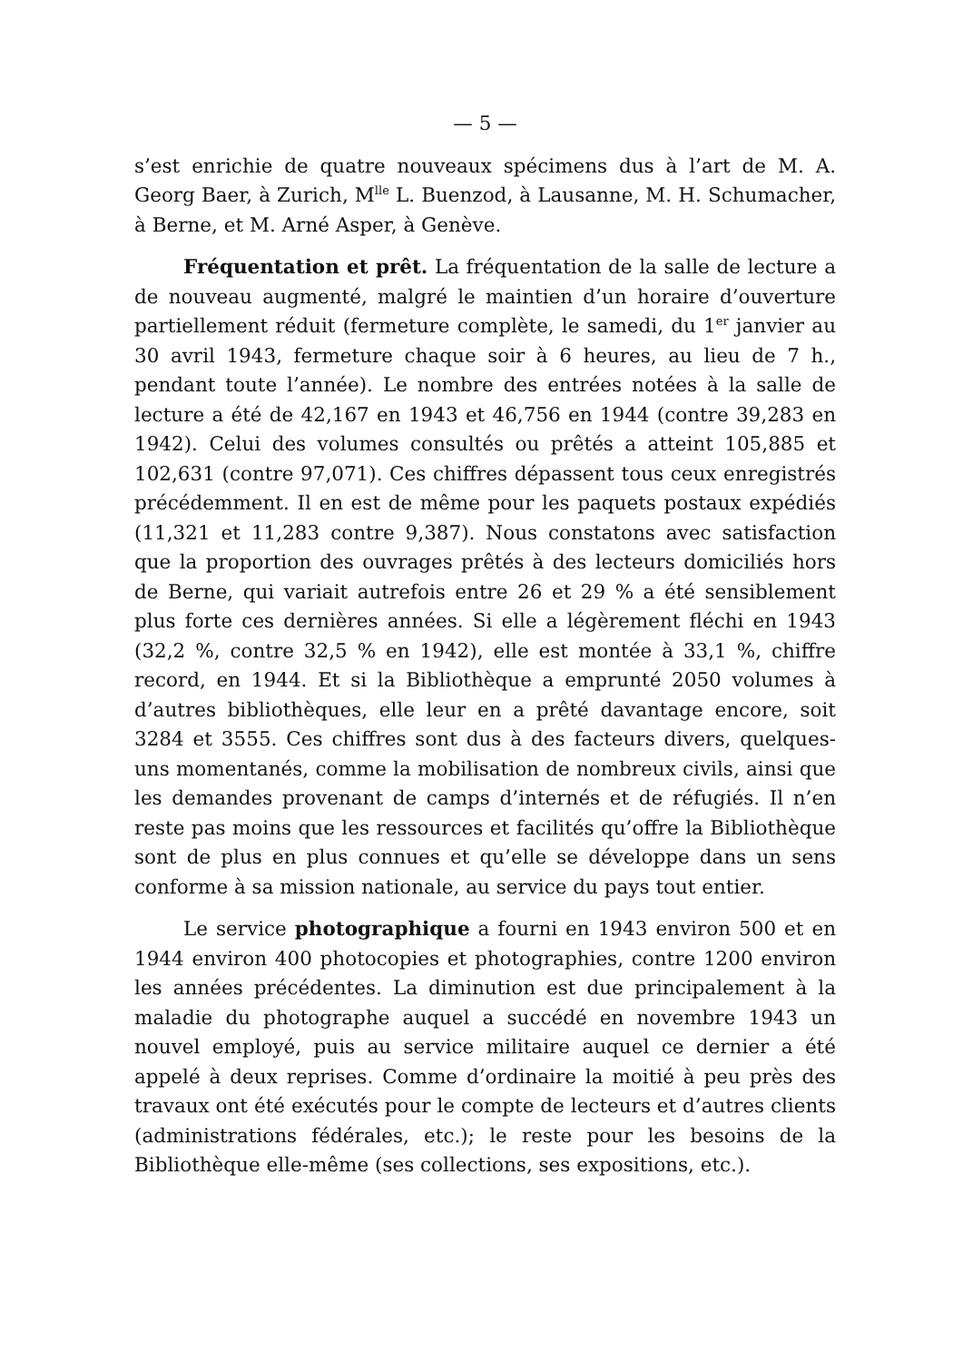— 5 —
s’est enrichie de quatre nouveaux spécimens dus à l’art de M. A. Georg Baer, à Zurich, M<sup>lle</sup> L. Buenzod, à Lausanne, M. H. Schumacher, à Berne, et M. Arné Asper, à Genève.
Fréquentation et prêt. La fréquentation de la salle de lecture a de nouveau augmenté, malgré le maintien d’un horaire d’ouverture partiellement réduit (fermeture complète, le samedi, du 1<sup>er</sup> janvier au 30 avril 1943, fermeture chaque soir à 6 heures, au lieu de 7 h., pendant toute l’année). Le nombre des entrées notées à la salle de lecture a été de 42,167 en 1943 et 46,756 en 1944 (contre 39,283 en 1942). Celui des volumes consultés ou prêtés a atteint 105,885 et 102,631 (contre 97,071). Ces chiffres dépassent tous ceux enregistrés précédemment. Il en est de même pour les paquets postaux expédiés (11,321 et 11,283 contre 9,387). Nous constatons avec satisfaction que la proportion des ouvrages prêtés à des lecteurs domiciliés hors de Berne, qui variait autrefois entre 26 et 29 % a été sensiblement plus forte ces dernières années. Si elle a légèrement fléchi en 1943 (32,2 %, contre 32,5 % en 1942), elle est montée à 33,1 %, chiffre record, en 1944. Et si la Bibliothèque a emprunté 2050 volumes à d’autres bibliothèques, elle leur en a prêté davantage encore, soit 3284 et 3555. Ces chiffres sont dus à des facteurs divers, quelques-uns momentanés, comme la mobilisation de nombreux civils, ainsi que les demandes provenant de camps d’internés et de réfugiés. Il n’en reste pas moins que les ressources et facilités qu’offre la Bibliothèque sont de plus en plus connues et qu’elle se développe dans un sens conforme à sa mission nationale, au service du pays tout entier.
Le service photographique a fourni en 1943 environ 500 et en 1944 environ 400 photocopies et photographies, contre 1200 environ les années précédentes. La diminution est due principalement à la maladie du photographe auquel a succédé en novembre 1943 un nouvel employé, puis au service militaire auquel ce dernier a été appelé à deux reprises. Comme d’ordinaire la moitié à peu près des travaux ont été exécutés pour le compte de lecteurs et d’autres clients (administrations fédérales, etc.); le reste pour les besoins de la Bibliothèque elle-même (ses collections, ses expositions, etc.).